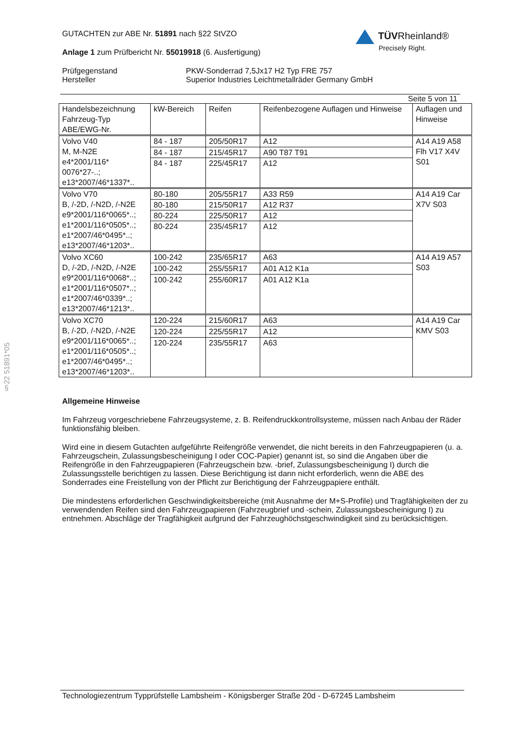TÜVRheinland®
Precisely Right.
GUTACHTEN zur ABE Nr. 51891 nach §22 StVZO
Anlage 1 zum Prüfbericht Nr. 55019918 (6. Ausfertigung)
Prüfgegenstand
Hersteller
PKW-Sonderrad 7,5Jx17 H2 Typ FRE 757
Superior Industries Leichtmetallräder Germany GmbH
Seite 5 von 11
| Handelsbezeichnung Fahrzeug-Typ ABE/EWG-Nr. | kW-Bereich | Reifen | Reifenbezogene Auflagen und Hinweise | Auflagen und Hinweise |
| --- | --- | --- | --- | --- |
| Volvo V40 M, M-N2E e4*2001/116* 0076*27-..; e13*2007/46*1337*.. | 84 - 187 | 205/50R17 | A12 | A14 A19 A58 Flh V17 X4V S01 |
| | 84 - 187 | 215/45R17 | A90 T87 T91 | |
| | 84 - 187 | 225/45R17 | A12 | |
| Volvo V70 B, /-2D, /-N2D, /-N2E e9*2001/116*0065*..; e1*2001/116*0505*..; e1*2007/46*0495*..; e13*2007/46*1203*.. | 80-180 | 205/55R17 | A33 R59 | A14 A19 Car X7V S03 |
| | 80-180 | 215/50R17 | A12 R37 | |
| | 80-224 | 225/50R17 | A12 | |
| | 80-224 | 235/45R17 | A12 | |
| Volvo XC60 D, /-2D, /-N2D, /-N2E e9*2001/116*0068*..; e1*2001/116*0507*..; e1*2007/46*0339*..; e13*2007/46*1213*.. | 100-242 | 235/65R17 | A63 | A14 A19 A57 S03 |
| | 100-242 | 255/55R17 | A01 A12 K1a | |
| | 100-242 | 255/60R17 | A01 A12 K1a | |
| Volvo XC70 B, /-2D, /-N2D, /-N2E e9*2001/116*0065*..; e1*2001/116*0505*..; e1*2007/46*0495*..; e13*2007/46*1203*.. | 120-224 | 215/60R17 | A63 | A14 A19 Car KMV S03 |
| | 120-224 | 225/55R17 | A12 | |
| | 120-224 | 235/55R17 | A63 | |
Allgemeine Hinweise
Im Fahrzeug vorgeschriebene Fahrzeugsysteme, z. B. Reifendruckkontrollsysteme, müssen nach Anbau der Räder funktionsfähig bleiben.
Wird eine in diesem Gutachten aufgeführte Reifengröße verwendet, die nicht bereits in den Fahrzeugpapieren (u. a. Fahrzeugschein, Zulassungsbescheinigung I oder COC-Papier) genannt ist, so sind die Angaben über die Reifengröße in den Fahrzeugpapieren (Fahrzeugschein bzw. -brief, Zulassungsbescheinigung I) durch die Zulassungsstelle berichtigen zu lassen. Diese Berichtigung ist dann nicht erforderlich, wenn die ABE des Sonderrades eine Freistellung von der Pflicht zur Berichtigung der Fahrzeugpapiere enthält.
Die mindestens erforderlichen Geschwindigkeitsbereiche (mit Ausnahme der M+S-Profile) und Tragfähigkeiten der zu verwendenden Reifen sind den Fahrzeugpapieren (Fahrzeugbrief und -schein, Zulassungsbescheinigung I) zu entnehmen. Abschläge der Tragfähigkeit aufgrund der Fahrzeughöchstgeschwindigkeit sind zu berücksichtigen.
Technologiezentrum Typprüfstelle Lambsheim - Königsberger Straße 20d - D-67245 Lambsheim
§22 51891*05